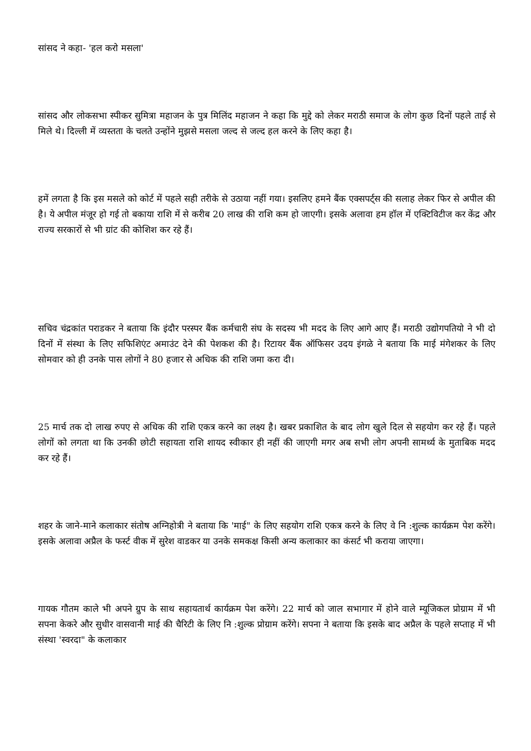सांसद ने कहा- 'हल करो मसला'
सांसद और लोकसभा स्पीकर सुमित्रा महाजन के पुत्र मिलिंद महाजन ने कहा कि मुद्दे को लेकर मराठी समाज के लोग कुछ दिनों पहले ताई से मिले थे। दिल्ली में व्यस्तता के चलते उन्होंने मुझसे मसला जल्द से जल्द हल करने के लिए कहा है।
हमें लगता है कि इस मसले को कोर्ट में पहले सही तरीके से उठाया नहीं गया। इसलिए हमने बैंक एक्सपर्ट्स की सलाह लेकर फिर से अपील की है। ये अपील मंजूर हो गई तो बकाया राशि में से करीब 20 लाख की राशि कम हो जाएगी। इसके अलावा हम हॉल में एक्टिविटीज कर केंद्र और राज्य सरकारों से भी ग्रांट की कोशिश कर रहे हैं।
सचिव चंद्रकांत पराडकर ने बताया कि इंदौर परस्पर बैंक कर्मचारी संघ के सदस्य भी मदद के लिए आगे आए हैं। मराठी उद्योगपतियो ने भी दो दिनों में संस्था के लिए सफिशिएंट अमाउंट देने की पेशकश की है। रिटायर बैंक ऑफिसर उदय इंगळे ने बताया कि माई मंगेशकर के लिए सोमवार को ही उनके पास लोगों ने 80 हजार से अधिक की राशि जमा करा दी।
25 मार्च तक दो लाख रुपए से अधिक की राशि एकत्र करने का लक्ष्य है। खबर प्रकाशित के बाद लोग खुले दिल से सहयोग कर रहे हैं। पहले लोगों को लगता था कि उनकी छोटी सहायता राशि शायद स्वीकार ही नहीं की जाएगी मगर अब सभी लोग अपनी सामर्थ्य के मुताबिक मदद कर रहे हैं।
शहर के जाने-माने कलाकार संतोष अग्निहोत्री ने बताया कि 'माई" के लिए सहयोग राशि एकत्र करने के लिए वे नि :शुल्क कार्यक्रम पेश करेंगे। इसके अलावा अप्रैल के फर्स्ट वीक में सुरेश वाडकर या उनके समकक्ष किसी अन्य कलाकार का कंसर्ट भी कराया जाएगा।
गायक गौतम काले भी अपने ग्रुप के साथ सहायतार्थ कार्यक्रम पेश करेंगे। 22 मार्च को जाल सभागार में होने वाले म्यूजिकल प्रोग्राम में भी सपना केकरे और सुधीर वासवानी माई की चैरिटी के लिए नि :शुल्क प्रोग्राम करेंगे। सपना ने बताया कि इसके बाद अप्रैल के पहले सप्ताह में भी संस्था 'स्वरदा" के कलाकार